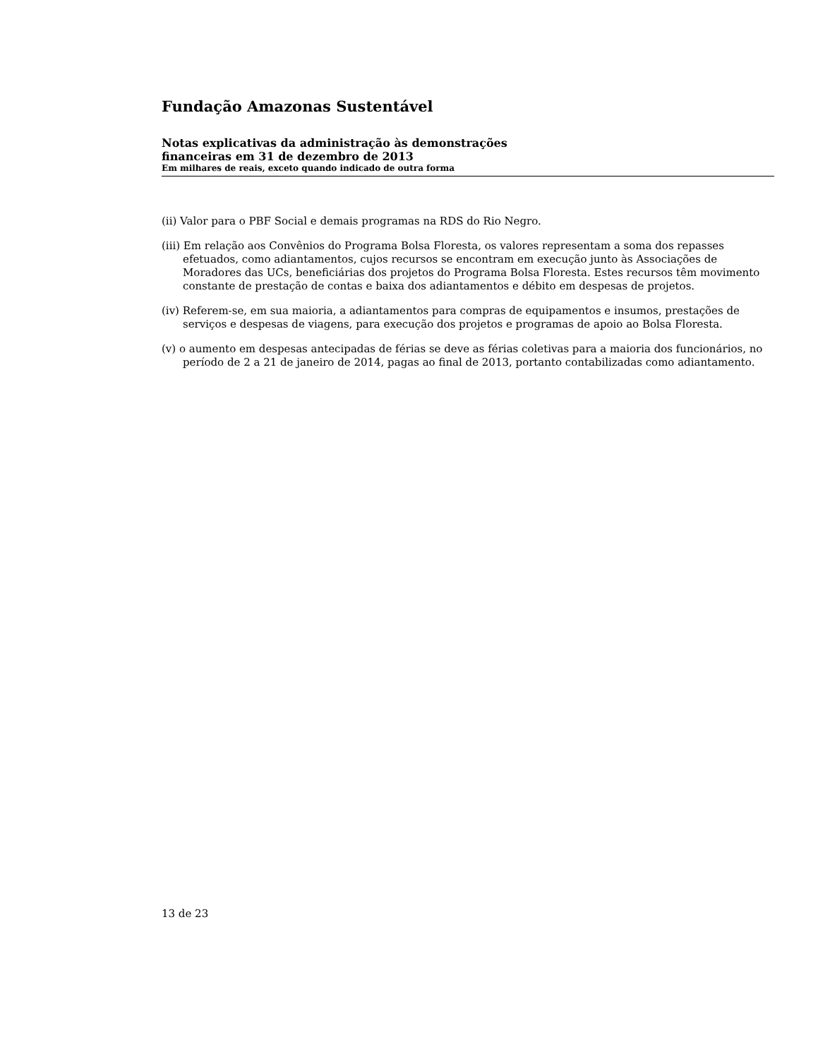Fundação Amazonas Sustentável
Notas explicativas da administração às demonstrações
financeiras em 31 de dezembro de 2013
Em milhares de reais, exceto quando indicado de outra forma
(ii) Valor para o PBF Social e demais programas na RDS do Rio Negro.
(iii) Em relação aos Convênios do Programa Bolsa Floresta, os valores representam a soma dos repasses efetuados, como adiantamentos, cujos recursos se encontram em execução junto às Associações de Moradores das UCs, beneficiárias dos projetos do Programa Bolsa Floresta. Estes recursos têm movimento constante de prestação de contas e baixa dos adiantamentos e débito em despesas de projetos.
(iv) Referem-se, em sua maioria, a adiantamentos para compras de equipamentos e insumos, prestações de serviços e despesas de viagens, para execução dos projetos e programas de apoio ao Bolsa Floresta.
(v) o aumento em despesas antecipadas de férias se deve as férias coletivas para a maioria dos funcionários, no período de 2 a 21 de janeiro de 2014, pagas ao final de 2013, portanto contabilizadas como adiantamento.
13 de 23